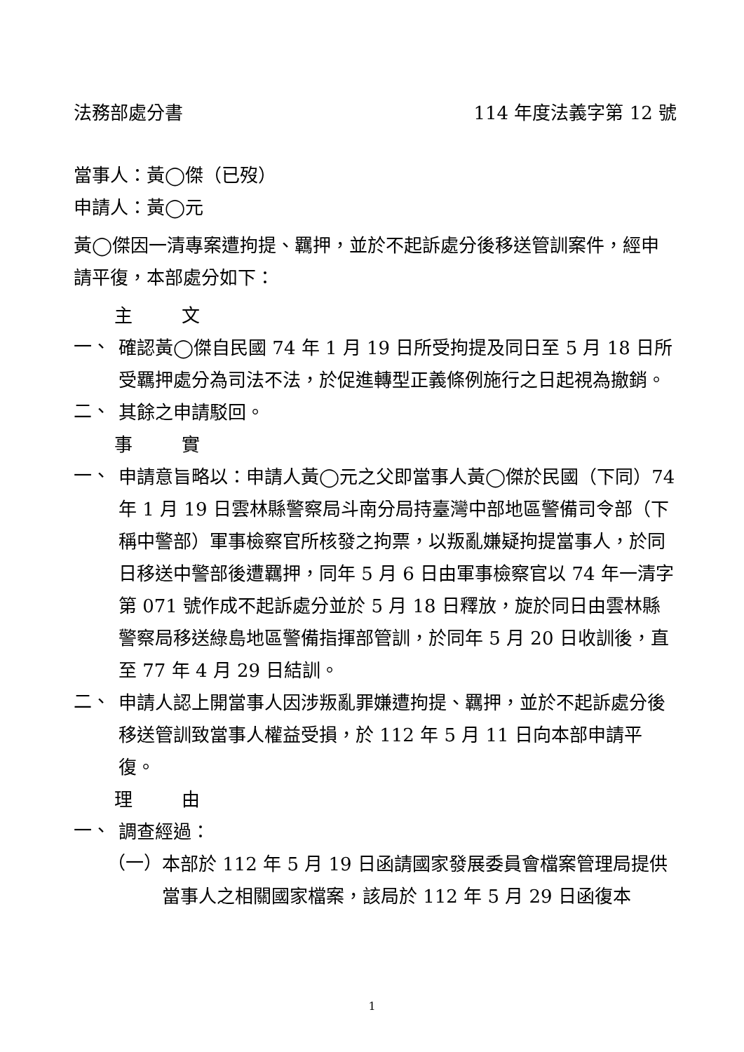法務部處分書 114 年度法義字第 12 號
當事人：黃◯傑（已歿）
申請人：黃◯元
黃◯傑因一清專案遭拘提、羈押，並於不起訴處分後移送管訓案件，經申請平復，本部處分如下：
主文
一、
確認黃◯傑自民國 74 年 1 月 19 日所受拘提及同日至 5 月 18 日所受羈押處分為司法不法，於促進轉型正義條例施行之日起視為撤銷。
二、
其餘之申請駁回。
事實
一、
申請意旨略以：申請人黃◯元之父即當事人黃◯傑於民國（下同）74 年 1 月 19 日雲林縣警察局斗南分局持臺灣中部地區警備司令部（下稱中警部）軍事檢察官所核發之拘票，以叛亂嫌疑拘提當事人，於同日移送中警部後遭羈押，同年 5 月 6 日由軍事檢察官以 74 年一清字第 071 號作成不起訴處分並於 5 月 18 日釋放，旋於同日由雲林縣警察局移送綠島地區警備指揮部管訓，於同年 5 月 20 日收訓後，直至 77 年 4 月 29 日結訓。
二、
申請人認上開當事人因涉叛亂罪嫌遭拘提、羈押，並於不起訴處分後移送管訓致當事人權益受損，於 112 年 5 月 11 日向本部申請平復。
理由
一、
調查經過：
（一）
本部於 112 年 5 月 19 日函請國家發展委員會檔案管理局提供當事人之相關國家檔案，該局於 112 年 5 月 29 日函復本
1